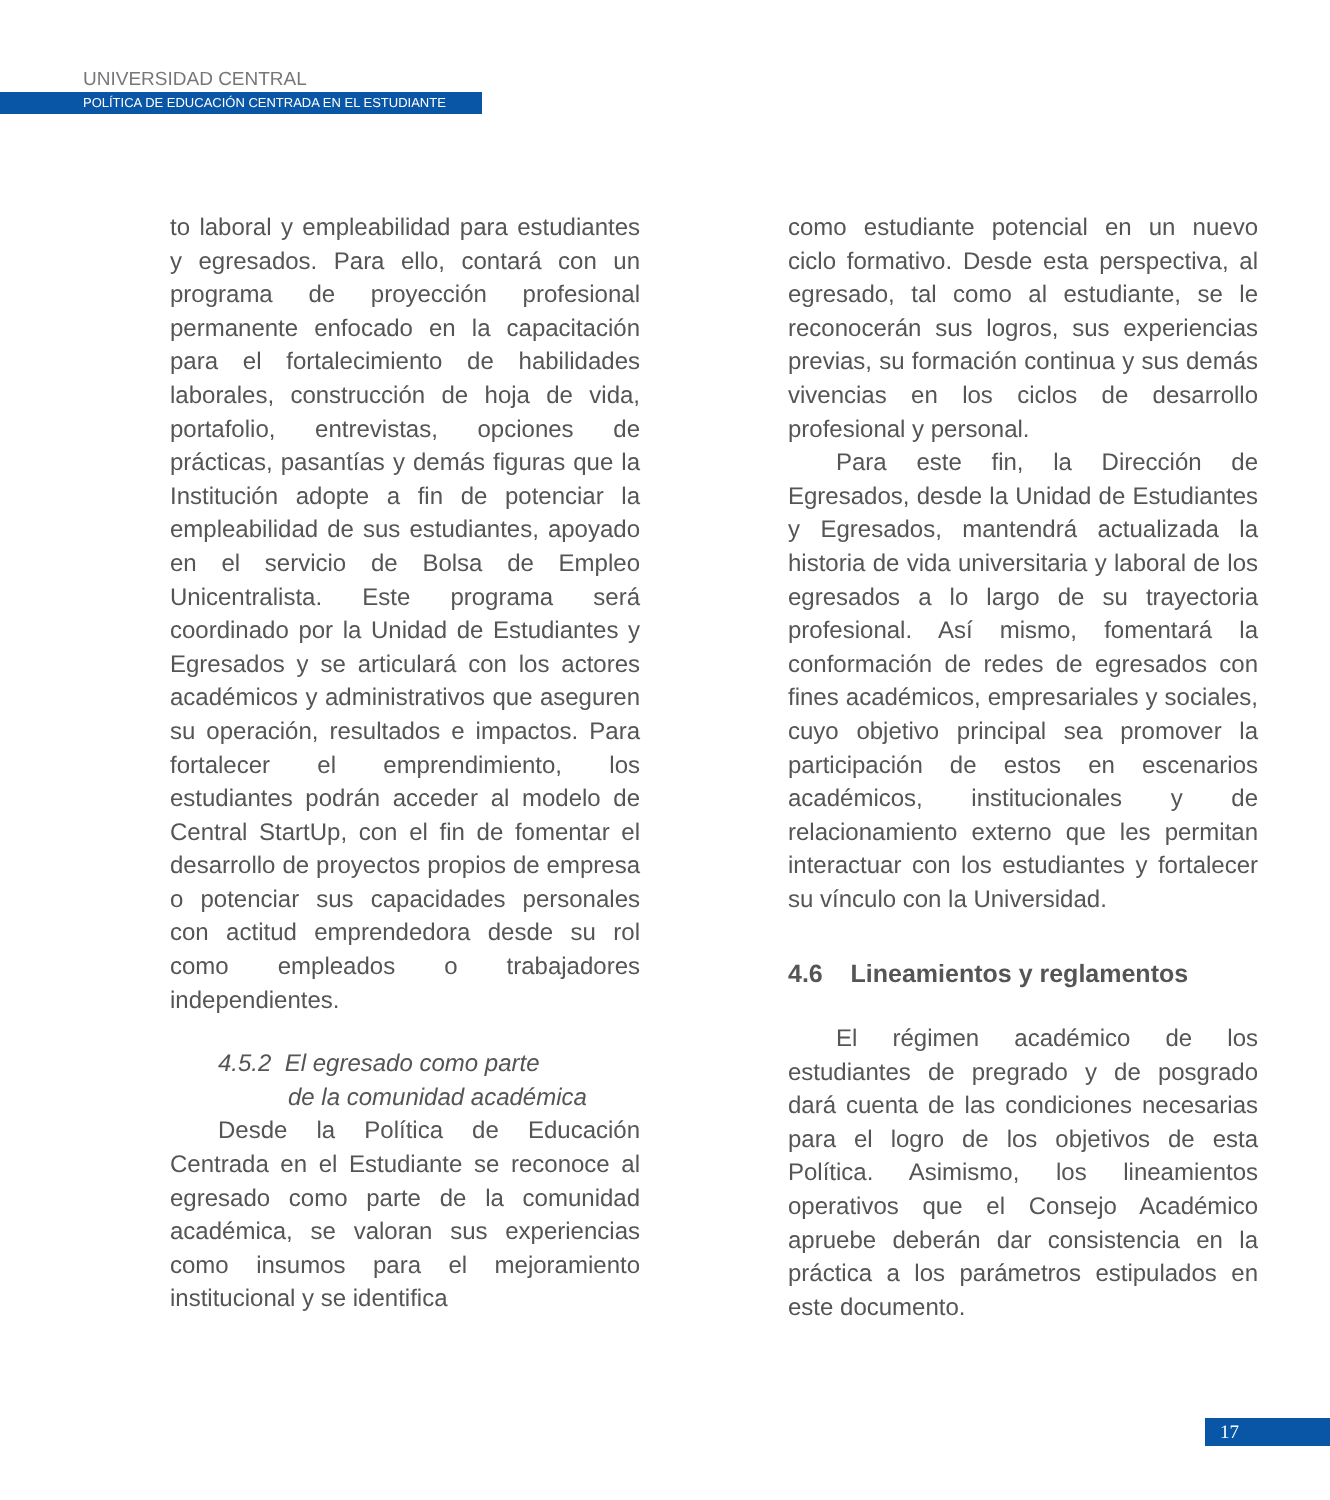UNIVERSIDAD CENTRAL
POLÍTICA DE EDUCACIÓN CENTRADA EN EL ESTUDIANTE
to laboral y empleabilidad para estudiantes y egresados. Para ello, contará con un programa de proyección profesional permanente enfocado en la capacitación para el fortalecimiento de habilidades laborales, construcción de hoja de vida, portafolio, entrevistas, opciones de prácticas, pasantías y demás figuras que la Institución adopte a fin de potenciar la empleabilidad de sus estudiantes, apoyado en el servicio de Bolsa de Empleo Unicentralista. Este programa será coordinado por la Unidad de Estudiantes y Egresados y se articulará con los actores académicos y administrativos que aseguren su operación, resultados e impactos. Para fortalecer el emprendimiento, los estudiantes podrán acceder al modelo de Central StartUp, con el fin de fomentar el desarrollo de proyectos propios de empresa o potenciar sus capacidades personales con actitud emprendedora desde su rol como empleados o trabajadores independientes.
4.5.2 El egresado como parte
de la comunidad académica
Desde la Política de Educación Centrada en el Estudiante se reconoce al egresado como parte de la comunidad académica, se valoran sus experiencias como insumos para el mejoramiento institucional y se identifica
como estudiante potencial en un nuevo ciclo formativo. Desde esta perspectiva, al egresado, tal como al estudiante, se le reconocerán sus logros, sus experiencias previas, su formación continua y sus demás vivencias en los ciclos de desarrollo profesional y personal.
Para este fin, la Dirección de Egresados, desde la Unidad de Estudiantes y Egresados, mantendrá actualizada la historia de vida universitaria y laboral de los egresados a lo largo de su trayectoria profesional. Así mismo, fomentará la conformación de redes de egresados con fines académicos, empresariales y sociales, cuyo objetivo principal sea promover la participación de estos en escenarios académicos, institucionales y de relacionamiento externo que les permitan interactuar con los estudiantes y fortalecer su vínculo con la Universidad.
4.6 Lineamientos y reglamentos
El régimen académico de los estudiantes de pregrado y de posgrado dará cuenta de las condiciones necesarias para el logro de los objetivos de esta Política. Asimismo, los lineamientos operativos que el Consejo Académico apruebe deberán dar consistencia en la práctica a los parámetros estipulados en este documento.
17